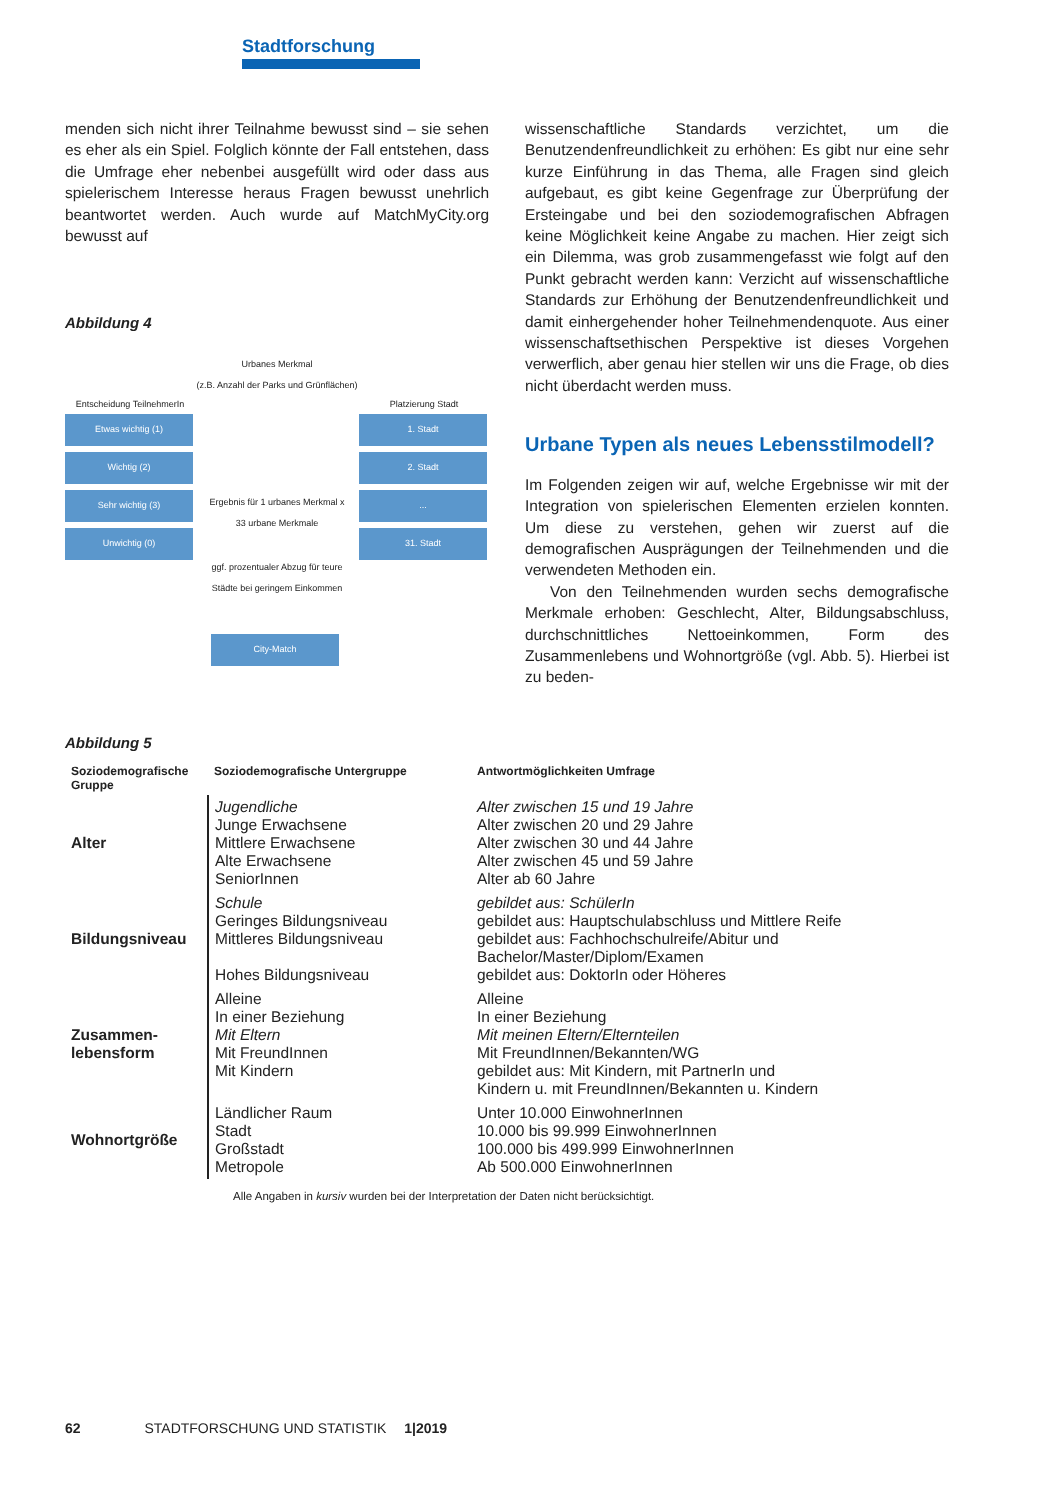Stadtforschung
menden sich nicht ihrer Teilnahme bewusst sind – sie sehen es eher als ein Spiel. Folglich könnte der Fall entstehen, dass die Umfrage eher nebenbei ausgefüllt wird oder dass aus spielerischem Interesse heraus Fragen bewusst unehrlich beantwortet werden. Auch wurde auf MatchMyCity.org bewusst auf
Abbildung 4
Urbanes Merkmal
(z.B. Anzahl der Parks und Grünflächen)
Entscheidung TeilnehmerIn
Platzierung Stadt
Etwas wichtig (1)
Wichtig (2)
Sehr wichtig (3)
Unwichtig (0)
1. Stadt
2. Stadt
...
31. Stadt
Ergebnis für 1 urbanes Merkmal x 33 urbane Merkmale
ggf. prozentualer Abzug für teure Städte bei geringem Einkommen
City-Match
wissenschaftliche Standards verzichtet, um die Benutzendenfreundlichkeit zu erhöhen: Es gibt nur eine sehr kurze Einführung in das Thema, alle Fragen sind gleich aufgebaut, es gibt keine Gegenfrage zur Überprüfung der Ersteingabe und bei den soziodemografischen Abfragen keine Möglichkeit keine Angabe zu machen. Hier zeigt sich ein Dilemma, was grob zusammengefasst wie folgt auf den Punkt gebracht werden kann: Verzicht auf wissenschaftliche Standards zur Erhöhung der Benutzendenfreundlichkeit und damit einhergehender hoher Teilnehmendenquote. Aus einer wissenschaftsethischen Perspektive ist dieses Vorgehen verwerflich, aber genau hier stellen wir uns die Frage, ob dies nicht überdacht werden muss.
Urbane Typen als neues Lebensstilmodell?
Im Folgenden zeigen wir auf, welche Ergebnisse wir mit der Integration von spielerischen Elementen erzielen konnten. Um diese zu verstehen, gehen wir zuerst auf die demografischen Ausprägungen der Teilnehmenden und die verwendeten Methoden ein.
Von den Teilnehmenden wurden sechs demografische Merkmale erhoben: Geschlecht, Alter, Bildungsabschluss, durchschnittliches Nettoeinkommen, Form des Zusammenlebens und Wohnortgröße (vgl. Abb. 5). Hierbei ist zu beden-
Abbildung 5
| Soziodemografische Gruppe | Soziodemografische Untergruppe | Antwortmöglichkeiten Umfrage |
| --- | --- | --- |
| Alter | Jugendliche Junge Erwachsene Mittlere Erwachsene Alte Erwachsene SeniorInnen | Alter zwischen 15 und 19 Jahre Alter zwischen 20 und 29 Jahre Alter zwischen 30 und 44 Jahre Alter zwischen 45 und 59 Jahre Alter ab 60 Jahre |
| Bildungsniveau | Schule Geringes Bildungsniveau Mittleres Bildungsniveau Hohes Bildungsniveau | gebildet aus: SchülerIn gebildet aus: Hauptschulabschluss und Mittlere Reife gebildet aus: Fachhochschulreife/Abitur und Bachelor/Master/Diplom/Examen gebildet aus: DoktorIn oder Höheres |
| Zusammen- lebensform | Alleine In einer Beziehung Mit Eltern Mit FreundInnen Mit Kindern | Alleine In einer Beziehung Mit meinen Eltern/Elternteilen Mit FreundInnen/Bekannten/WG gebildet aus: Mit Kindern, mit PartnerIn und Kindern u. mit FreundInnen/Bekannten u. Kindern |
| Wohnortgröße | Ländlicher Raum Stadt Großstadt Metropole | Unter 10.000 EinwohnerInnen 10.000 bis 99.999 EinwohnerInnen 100.000 bis 499.999 EinwohnerInnen Ab 500.000 EinwohnerInnen |
Alle Angaben in kursiv wurden bei der Interpretation der Daten nicht berücksichtigt.
62 STADTFORSCHUNG UND STATISTIK 1|2019